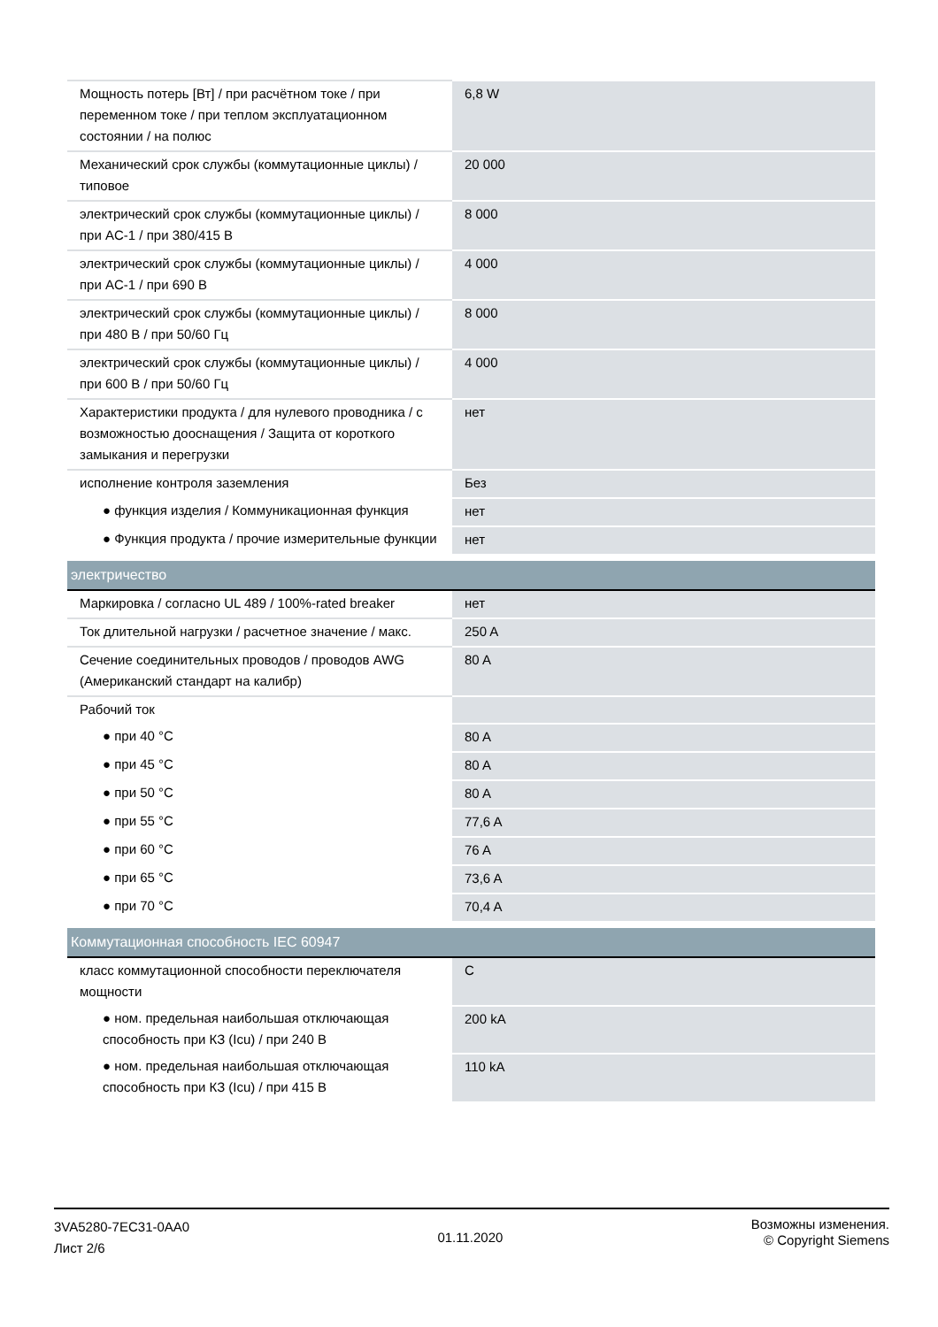| Мощность потерь [Вт] / при расчётном токе / при переменном токе / при теплом эксплуатационном состоянии / на полюс | 6,8 W |
| Механический срок службы (коммутационные циклы) / типовое | 20 000 |
| электрический срок службы (коммутационные циклы) / при AC-1 / при 380/415 В | 8 000 |
| электрический срок службы (коммутационные циклы) / при AC-1 / при 690 В | 4 000 |
| электрический срок службы (коммутационные циклы) / при 480 В / при 50/60 Гц | 8 000 |
| электрический срок службы (коммутационные циклы) / при 600 В / при 50/60 Гц | 4 000 |
| Характеристики продукта / для нулевого проводника / с возможностью дооснащения / Защита от короткого замыкания и перегрузки | нет |
| исполнение контроля заземления | Без |
| ● функция изделия / Коммуникационная функция | нет |
| ● Функция продукта / прочие измерительные функции | нет |
| электричество | |
| Маркировка / согласно UL 489 / 100%-rated breaker | нет |
| Ток длительной нагрузки / расчетное значение / макс. | 250 A |
| Сечение соединительных проводов / проводов AWG (Американский стандарт на калибр) | 80 A |
| Рабочий ток | |
| ● при 40 °C | 80 A |
| ● при 45 °C | 80 A |
| ● при 50 °C | 80 A |
| ● при 55 °C | 77,6 A |
| ● при 60 °C | 76 A |
| ● при 65 °C | 73,6 A |
| ● при 70 °C | 70,4 A |
| Коммутационная способность IEC 60947 | |
| класс коммутационной способности переключателя мощности | C |
| ● ном. предельная наибольшая отключающая способность при КЗ (Icu) / при 240 В | 200 kA |
| ● ном. предельная наибольшая отключающая способность при КЗ (Icu) / при 415 В | 110 kA |
3VA5280-7EC31-0AA0
Лист 2/6
01.11.2020
Возможны изменения.
© Copyright Siemens